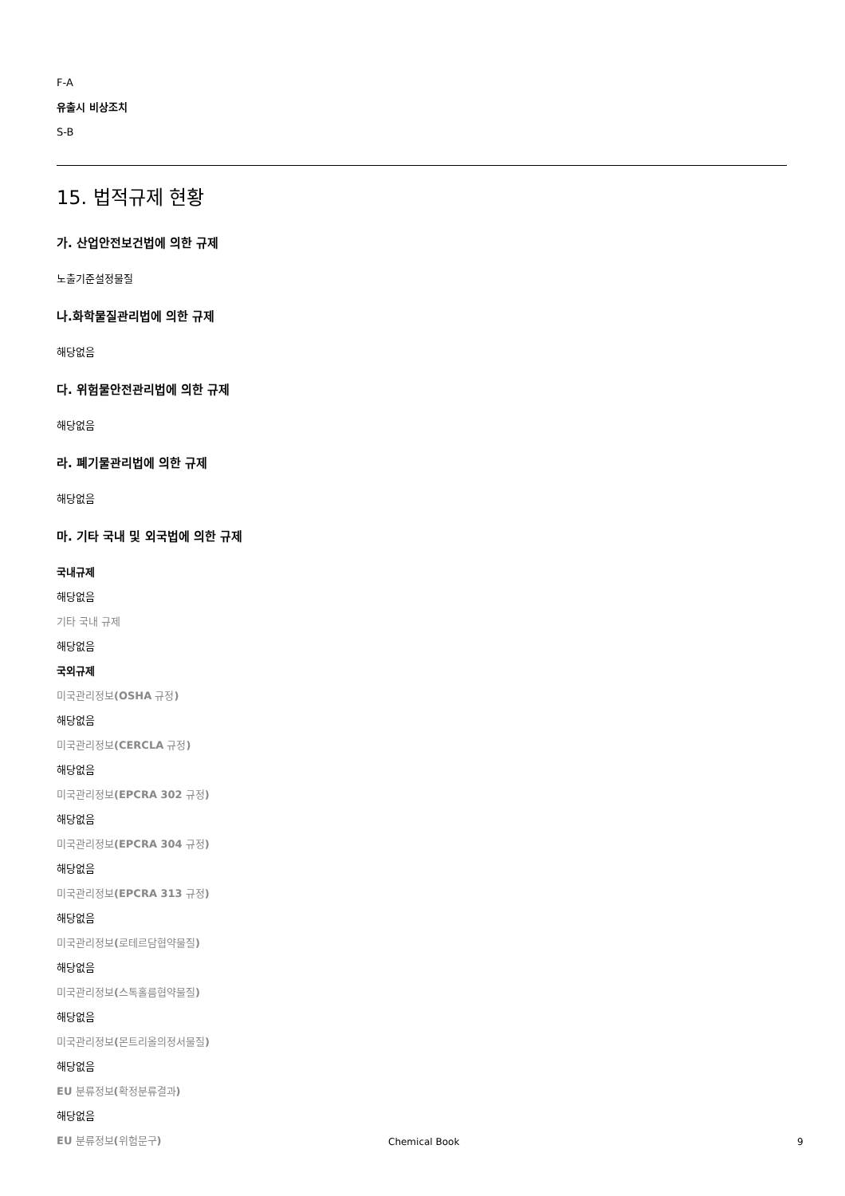F-A
유출시 비상조치
S-B
15. 법적규제 현황
가. 산업안전보건법에 의한 규제
노출기준설정물질
나.화학물질관리법에 의한 규제
해당없음
다. 위험물안전관리법에 의한 규제
해당없음
라. 폐기물관리법에 의한 규제
해당없음
마. 기타 국내 및 외국법에 의한 규제
국내규제
해당없음
기타 국내 규제
해당없음
국외규제
미국관리정보(OSHA 규정)
해당없음
미국관리정보(CERCLA 규정)
해당없음
미국관리정보(EPCRA 302 규정)
해당없음
미국관리정보(EPCRA 304 규정)
해당없음
미국관리정보(EPCRA 313 규정)
해당없음
미국관리정보(로테르담협약물질)
해당없음
미국관리정보(스톡홀름협약물질)
해당없음
미국관리정보(몬트리올의정서물질)
해당없음
EU 분류정보(확정분류결과)
해당없음
EU 분류정보(위험문구)
Chemical Book 9